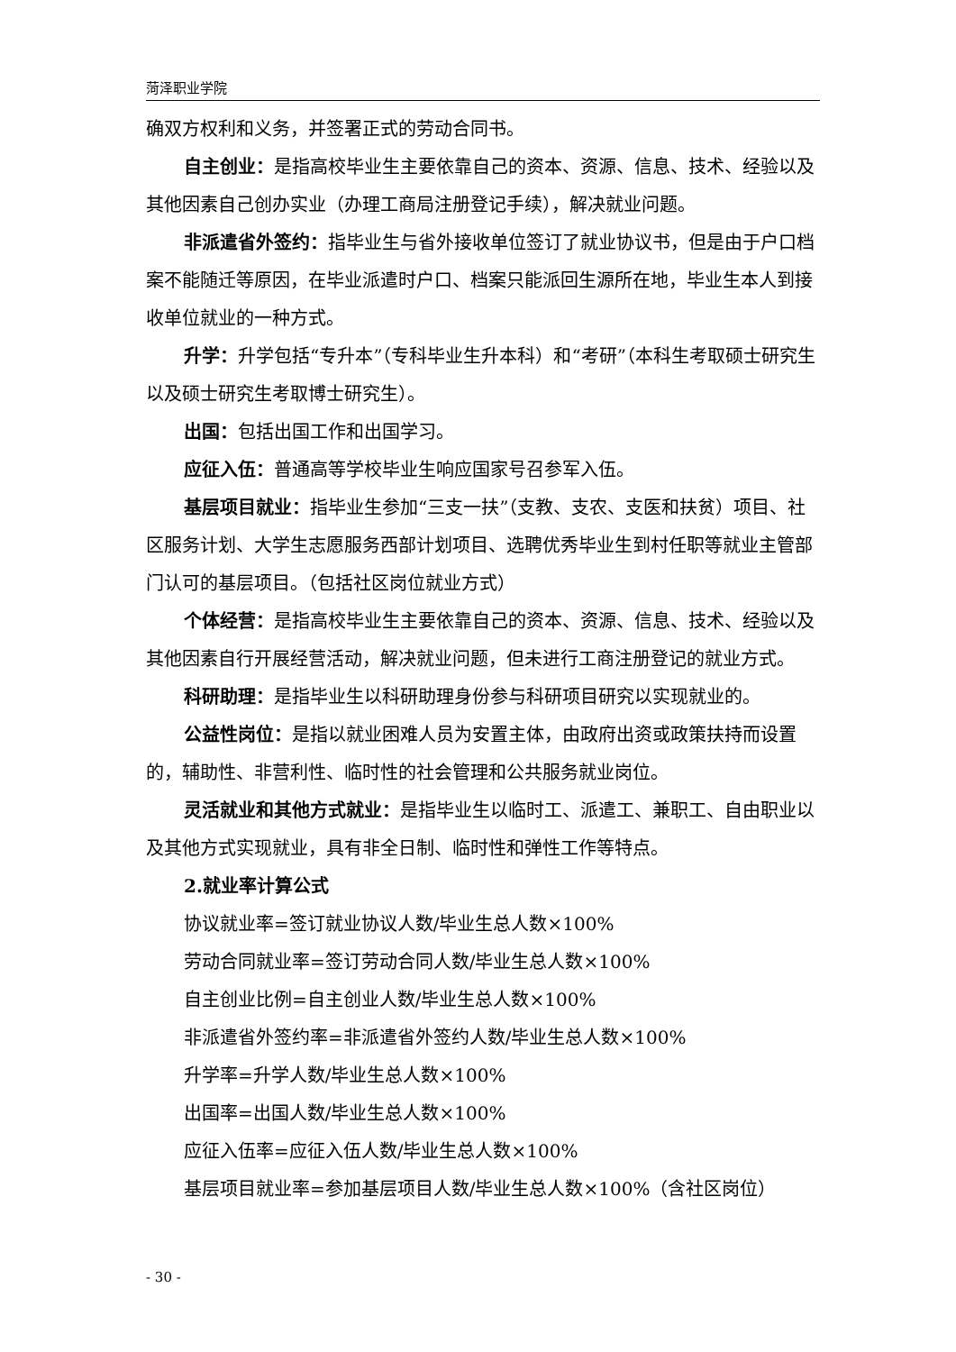菏泽职业学院
确双方权利和义务，并签署正式的劳动合同书。
自主创业：是指高校毕业生主要依靠自己的资本、资源、信息、技术、经验以及其他因素自己创办实业（办理工商局注册登记手续），解决就业问题。
非派遣省外签约：指毕业生与省外接收单位签订了就业协议书，但是由于户口档案不能随迁等原因，在毕业派遣时户口、档案只能派回生源所在地，毕业生本人到接收单位就业的一种方式。
升学：升学包括“专升本”（专科毕业生升本科）和“考研”（本科生考取硕士研究生以及硕士研究生考取博士研究生）。
出国：包括出国工作和出国学习。
应征入伍：普通高等学校毕业生响应国家号召参军入伍。
基层项目就业：指毕业生参加“三支一扶”（支教、支农、支医和扶贫）项目、社区服务计划、大学生志愿服务西部计划项目、选聘优秀毕业生到村任职等就业主管部门认可的基层项目。（包括社区岗位就业方式）
个体经营：是指高校毕业生主要依靠自己的资本、资源、信息、技术、经验以及其他因素自行开展经营活动，解决就业问题，但未进行工商注册登记的就业方式。
科研助理：是指毕业生以科研助理身份参与科研项目研究以实现就业的。
公益性岗位：是指以就业困难人员为安置主体，由政府出资或政策扶持而设置的，辅助性、非营利性、临时性的社会管理和公共服务就业岗位。
灵活就业和其他方式就业：是指毕业生以临时工、派遣工、兼职工、自由职业以及其他方式实现就业，具有非全日制、临时性和弹性工作等特点。
2.就业率计算公式
协议就业率=签订就业协议人数/毕业生总人数×100%
劳动合同就业率=签订劳动合同人数/毕业生总人数×100%
自主创业比例=自主创业人数/毕业生总人数×100%
非派遣省外签约率=非派遣省外签约人数/毕业生总人数×100%
升学率=升学人数/毕业生总人数×100%
出国率=出国人数/毕业生总人数×100%
应征入伍率=应征入伍人数/毕业生总人数×100%
基层项目就业率=参加基层项目人数/毕业生总人数×100%（含社区岗位）
- 30 -